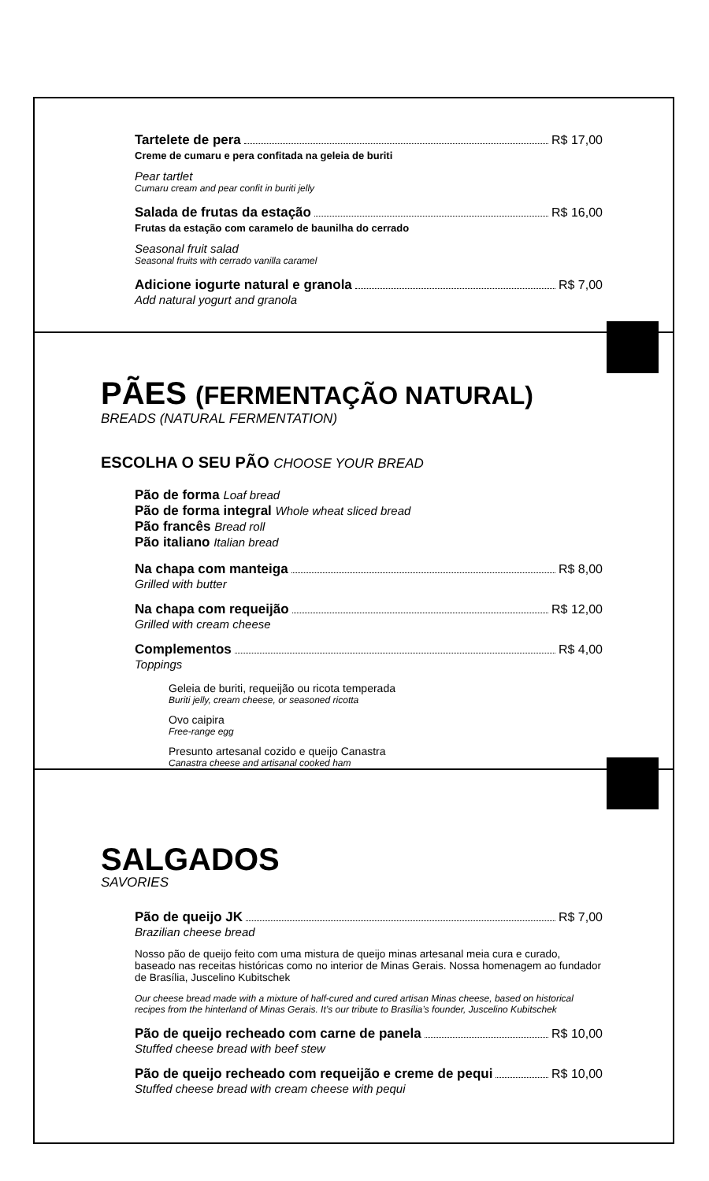Tartelete de pera R$ 17,00
Creme de cumaru e pera confitada na geleia de buriti
Pear tartlet
Cumaru cream and pear confit in buriti jelly
Salada de frutas da estação R$ 16,00
Frutas da estação com caramelo de baunilha do cerrado
Seasonal fruit salad
Seasonal fruits with cerrado vanilla caramel
Adicione iogurte natural e granola R$ 7,00
Add natural yogurt and granola
PÃES (FERMENTAÇÃO NATURAL)
BREADS (NATURAL FERMENTATION)
ESCOLHA O SEU PÃO CHOOSE YOUR BREAD
Pão de forma Loaf bread
Pão de forma integral Whole wheat sliced bread
Pão francês Bread roll
Pão italiano Italian bread
Na chapa com manteiga R$ 8,00
Grilled with butter
Na chapa com requeijão R$ 12,00
Grilled with cream cheese
Complementos R$ 4,00
Toppings
Geleia de buriti, requeijão ou ricota temperada
Buriti jelly, cream cheese, or seasoned ricotta
Ovo caipira
Free-range egg
Presunto artesanal cozido e queijo Canastra
Canastra cheese and artisanal cooked ham
SALGADOS
SAVORIES
Pão de queijo JK R$ 7,00
Brazilian cheese bread
Nosso pão de queijo feito com uma mistura de queijo minas artesanal meia cura e curado, baseado nas receitas históricas como no interior de Minas Gerais. Nossa homenagem ao fundador de Brasília, Juscelino Kubitschek
Our cheese bread made with a mixture of half-cured and cured artisan Minas cheese, based on historical recipes from the hinterland of Minas Gerais. It’s our tribute to Brasília’s founder, Juscelino Kubitschek
Pão de queijo recheado com carne de panela R$ 10,00
Stuffed cheese bread with beef stew
Pão de queijo recheado com requeijão e creme de pequi R$ 10,00
Stuffed cheese bread with cream cheese with pequi